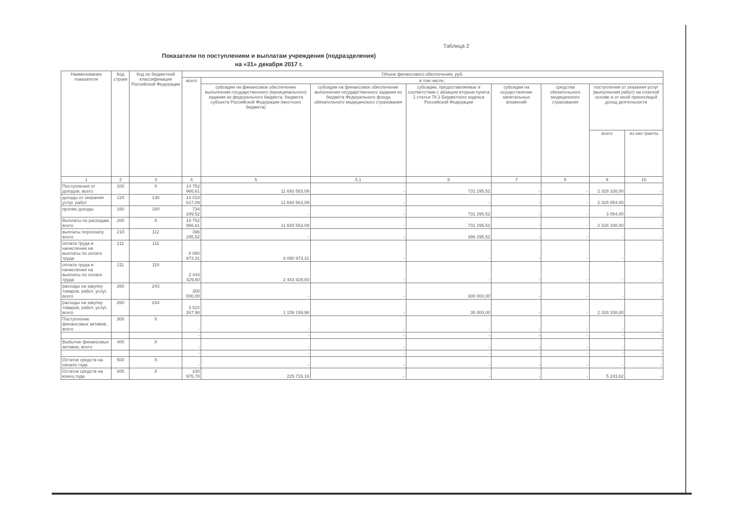Таблица 2
Показатели по поступлениям и выплатам учреждения (подразделения)
на «31» декабря 2017 г.
| Наименование показателя | Код строки | Код по бюджетной классификации Российской Федерации | Объем финансового обеспечения, руб. | | | | | | | |
| --- | --- | --- | --- | --- | --- | --- | --- | --- | --- | --- |
| | | | всего | в том числе: | | | | | | |
| | | | | субсидии на финансовое обеспечение выполнения государственного (муниципального) задания из федерального бюджета, бюджета субъекта Российской Федерации (местного бюджета) | субсидии на финансовое обеспечение выполнения государственного задания из бюджета Федерального фонда обязательного медицинского страхования | субсидии, предоставляемые в соответствии с абзацем вторым пункта 1 статьи 78.1 Бюджетного кодекса Российской Федерации | субсидии на осуществление капитальных вложений | средства обязательного медицинского страхования | поступления от оказания услуг (выполнения работ) на платной основе и от иной приносящей доход деятельности | |
| | | | | | | | | | всего | из них гранты |
| 1 | 2 | 3 | 4 | 5 | 5.1 | 6 | 7 | 8 | 9 | 10 |
| Поступления от доходов, всего | 100 | X | 14 752 966,61 | 11 693 563,09 | - | 731 295,52 | - | - | 2 328 108,00 | - |
| доходы от оказания услуг, работ | 120 | 130 | 14 018 617,09 | 11 693 563,09 | - | - | - | - | 2 325 054,00 | - |
| прочие доходы | 160 | 180 | 734 349,52 | - | - | 731 295,52 | - | - | 3 054,00 | - |
| Выплаты по расходам, всего | 200 | X | 14 752 966,61 | 11 693 563,09 | - | 731 295,52 | - | - | 2 328 108,00 | - |
| выплаты персоналу всего | 210 | 112 | 396 295,52 | - | - | 396 295,52 | - | - | - | - |
| оплата труда и начисления на выплаты по оплате труда | 211 | 111 | 8 090 973,31 | 8 090 973,31 | - | - | - | - | - | - |
| оплата труда и начисления на выплаты по оплате труда | 211 | 119 | 2 443 429,80 | 2 443 429,80 | - | - | - | - | - | - |
| расходы на закупку товаров, работ, услуг, всего | 260 | 243 | 300 000,00 | - | - | 300 000,00 | - | - | - | - |
| расходы на закупку товаров, работ, услуг, всего | 260 | 244 | 3 522 267,98 | 1 159 159,98 | - | 35 000,00 | - | - | 2 328 108,00 | - |
| Поступление финансовых активов, всего | 300 | X | - | - | - | - | - | - | - | - |
| | | | - | - | - | - | - | - | - | - |
| Выбытие финансовых активов, всего | 400 | X | - | - | - | - | - | - | - | - |
| | | | - | - | - | - | - | - | - | - |
| Остаток средств на начало года | 500 | X | - | - | - | - | - | - | - | - |
| Остаток средств на конец года | 600 | X | 230 976,78 | 225 733,16 | - | - | - | - | 5 243,62 | - |